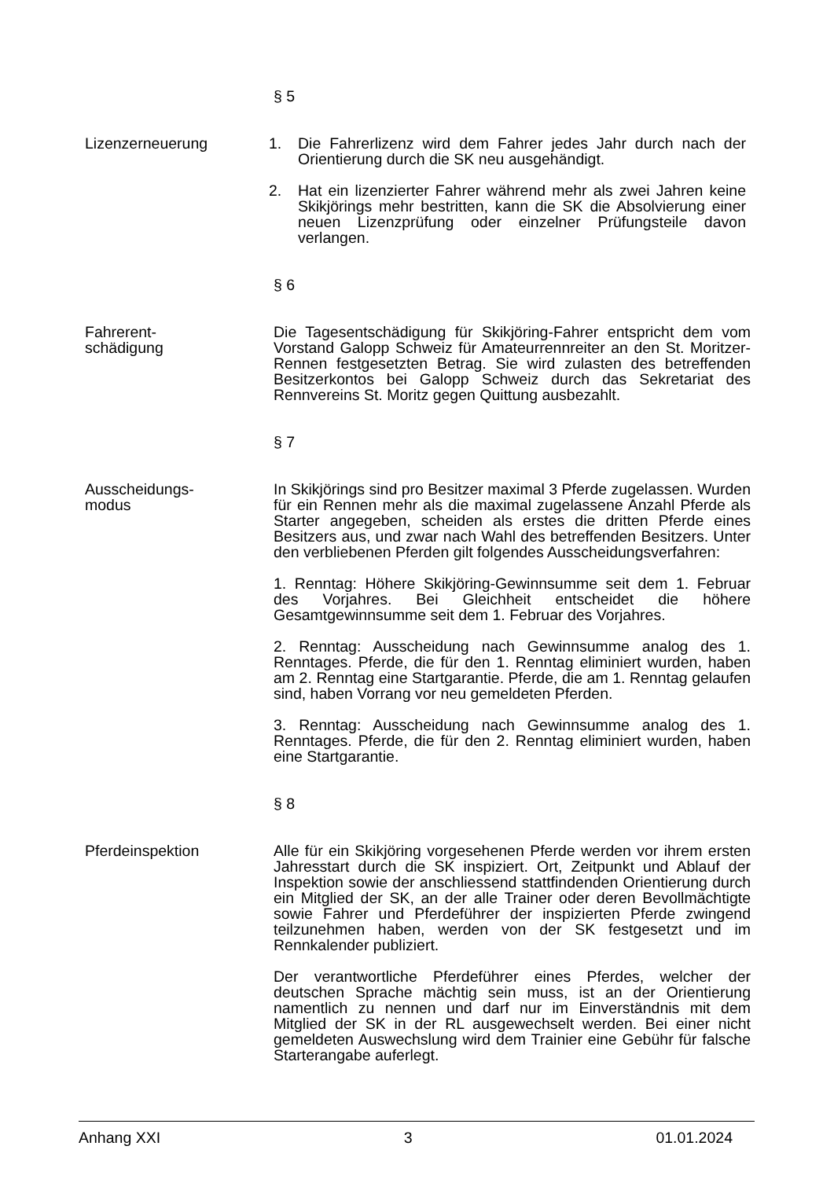§ 5
Lizenzerneuerung 1. Die Fahrerlizenz wird dem Fahrer jedes Jahr durch nach der Orientierung durch die SK neu ausgehändigt.
2. Hat ein lizenzierter Fahrer während mehr als zwei Jahren keine Skikjörings mehr bestritten, kann die SK die Absolvierung einer neuen Lizenzprüfung oder einzelner Prüfungsteile davon verlangen.
§ 6
Fahrerent-
schädigung
Die Tagesentschädigung für Skikjöring-Fahrer entspricht dem vom Vorstand Galopp Schweiz für Amateurrennreiter an den St. Moritzer-Rennen festgesetzten Betrag. Sie wird zulasten des betreffenden Besitzerkontos bei Galopp Schweiz durch das Sekretariat des Rennvereins St. Moritz gegen Quittung ausbezahlt.
§ 7
Ausscheidungs-
modus
In Skikjörings sind pro Besitzer maximal 3 Pferde zugelassen. Wurden für ein Rennen mehr als die maximal zugelassene Anzahl Pferde als Starter angegeben, scheiden als erstes die dritten Pferde eines Besitzers aus, und zwar nach Wahl des betreffenden Besitzers. Unter den verbliebenen Pferden gilt folgendes Ausscheidungsverfahren:
1. Renntag: Höhere Skikjöring-Gewinnsumme seit dem 1. Februar des Vorjahres. Bei Gleichheit entscheidet die höhere Gesamtgewinnsumme seit dem 1. Februar des Vorjahres.
2. Renntag: Ausscheidung nach Gewinnsumme analog des 1. Renntages. Pferde, die für den 1. Renntag eliminiert wurden, haben am 2. Renntag eine Startgarantie. Pferde, die am 1. Renntag gelaufen sind, haben Vorrang vor neu gemeldeten Pferden.
3. Renntag: Ausscheidung nach Gewinnsumme analog des 1. Renntages. Pferde, die für den 2. Renntag eliminiert wurden, haben eine Startgarantie.
§ 8
Pferdeinspektion Alle für ein Skikjöring vorgesehenen Pferde werden vor ihrem ersten Jahresstart durch die SK inspiziert. Ort, Zeitpunkt und Ablauf der Inspektion sowie der anschliessend stattfindenden Orientierung durch ein Mitglied der SK, an der alle Trainer oder deren Bevollmächtigte sowie Fahrer und Pferdeführer der inspizierten Pferde zwingend teilzunehmen haben, werden von der SK festgesetzt und im Rennkalender publiziert.
Der verantwortliche Pferdeführer eines Pferdes, welcher der deutschen Sprache mächtig sein muss, ist an der Orientierung namentlich zu nennen und darf nur im Einverständnis mit dem Mitglied der SK in der RL ausgewechselt werden. Bei einer nicht gemeldeten Auswechslung wird dem Trainier eine Gebühr für falsche Starterangabe auferlegt.
Anhang XXI 3 01.01.2024